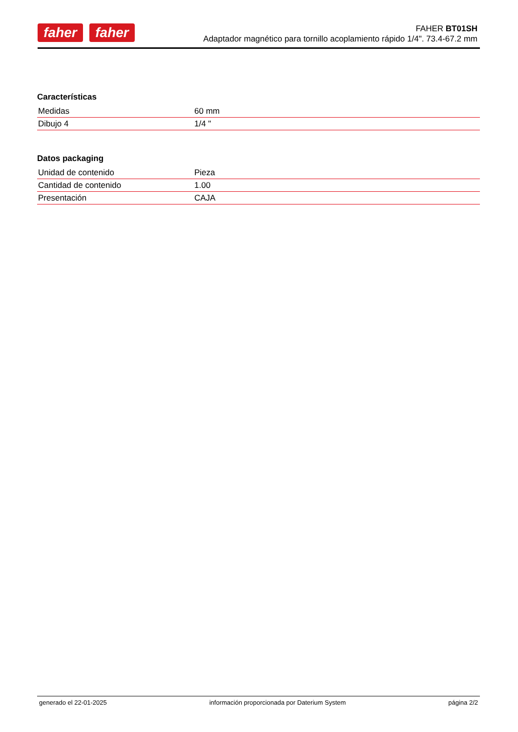faher faher
FAHER BT01SH
Adaptador magnético para tornillo acoplamiento rápido 1/4". 73.4-67.2 mm
Características
| Medidas | 60 mm |
| Dibujo 4 | 1/4 " |
Datos packaging
| Unidad de contenido | Pieza |
| Cantidad de contenido | 1.00 |
| Presentación | CAJA |
generado el 22-01-2025 información proporcionada por Daterium System página 2/2